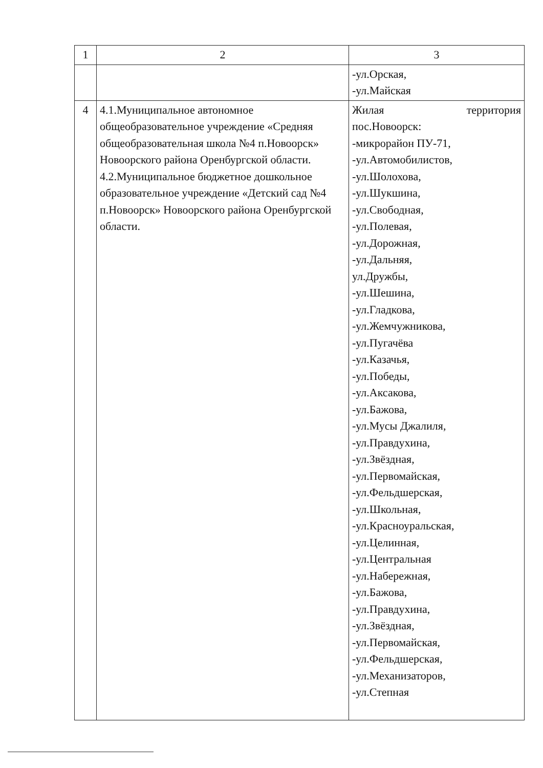| 1 | 2 | 3 |
| | | -ул.Орская, -ул.Майская |
| 4 | 4.1.Муниципальное автономное общеобразовательное учреждение «Средняя общеобразовательная школа №4 п.Новоорск» Новоорского района Оренбургской области. 4.2.Муниципальное бюджетное дошкольное образовательное учреждение «Детский сад №4 п.Новоорск» Новоорского района Оренбургской области. | Жилая территория пос.Новоорск: -микрорайон ПУ-71, -ул.Автомобилистов, -ул.Шолохова, -ул.Шукшина, -ул.Свободная, -ул.Полевая, -ул.Дорожная, -ул.Дальняя, ул.Дружбы, -ул.Шешина, -ул.Гладкова, -ул.Жемчужникова, -ул.Пугачёва -ул.Казачья, -ул.Победы, -ул.Аксакова, -ул.Бажова, -ул.Мусы Джалиля, -ул.Правдухина, -ул.Звёздная, -ул.Первомайская, -ул.Фельдшерская, -ул.Школьная, -ул.Красноуральская, -ул.Целинная, -ул.Центральная -ул.Набережная, -ул.Бажова, -ул.Правдухина, -ул.Звёздная, -ул.Первомайская, -ул.Фельдшерская, -ул.Механизаторов, -ул.Степная |